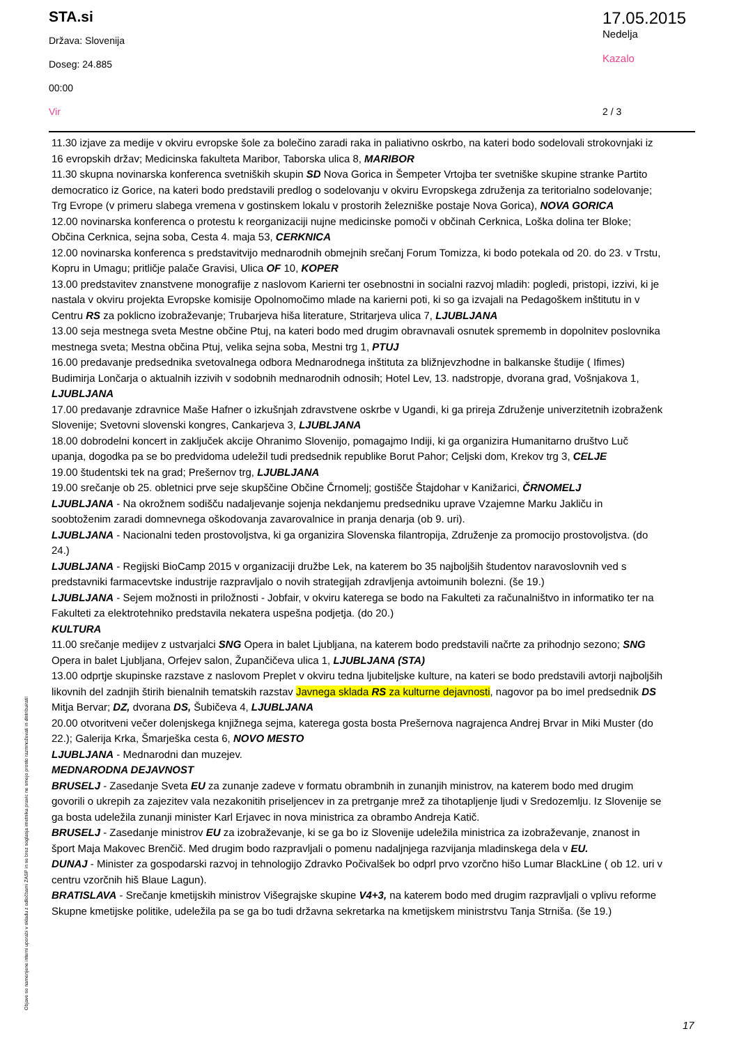STA.si
Država: Slovenija
Doseg: 24.885
00:00
Vir
17.05.2015
Nedelja
Kazalo
2 / 3
11.30 izjave za medije v okviru evropske šole za bolečino zaradi raka in paliativno oskrbo, na kateri bodo sodelovali strokovnjaki iz 16 evropskih držav; Medicinska fakulteta Maribor, Taborska ulica 8, MARIBOR
11.30 skupna novinarska konferenca svetniških skupin SD Nova Gorica in Šempeter Vrtojba ter svetniške skupine stranke Partito democratico iz Gorice, na kateri bodo predstavili predlog o sodelovanju v okviru Evropskega združenja za teritorialno sodelovanje; Trg Evrope (v primeru slabega vremena v gostinskem lokalu v prostorih železniške postaje Nova Gorica), NOVA GORICA
12.00 novinarska konferenca o protestu k reorganizaciji nujne medicinske pomoči v občinah Cerknica, Loška dolina ter Bloke; Občina Cerknica, sejna soba, Cesta 4. maja 53, CERKNICA
12.00 novinarska konferenca s predstavitvijo mednarodnih obmejnih srečanj Forum Tomizza, ki bodo potekala od 20. do 23. v Trstu, Kopru in Umagu; pritličje palače Gravisi, Ulica OF 10, KOPER
13.00 predstavitev znanstvene monografije z naslovom Karierni ter osebnostni in socialni razvoj mladih: pogledi, pristopi, izzivi, ki je nastala v okviru projekta Evropske komisije Opolnomočimo mlade na karierni poti, ki so ga izvajali na Pedagoškem inštitutu in v Centru RS za poklicno izobraževanje; Trubarjeva hiša literature, Stritarjeva ulica 7, LJUBLJANA
13.00 seja mestnega sveta Mestne občine Ptuj, na kateri bodo med drugim obravnavali osnutek sprememb in dopolnitev poslovnika mestnega sveta; Mestna občina Ptuj, velika sejna soba, Mestni trg 1, PTUJ
16.00 predavanje predsednika svetovalnega odbora Mednarodnega inštituta za bližnjevzhodne in balkanske študije ( Ifimes) Budimirja Lončarja o aktualnih izzivih v sodobnih mednarodnih odnosih; Hotel Lev, 13. nadstropje, dvorana grad, Vošnjakova 1, LJUBLJANA
17.00 predavanje zdravnice Maše Hafner o izkušnjah zdravstvene oskrbe v Ugandi, ki ga prireja Združenje univerzitetnih izobraženk Slovenije; Svetovni slovenski kongres, Cankarjeva 3, LJUBLJANA
18.00 dobrodelni koncert in zaključek akcije Ohranimo Slovenijo, pomagajmo Indiji, ki ga organizira Humanitarno društvo Luč upanja, dogodka pa se bo predvidoma udeležil tudi predsednik republike Borut Pahor; Celjski dom, Krekov trg 3, CELJE
19.00 študentski tek na grad; Prešernov trg, LJUBLJANA
19.00 srečanje ob 25. obletnici prve seje skupščine Občine Črnomelj; gostišče Štajdohar v Kanižarici, ČRNOMELJ
LJUBLJANA - Na okrožnem sodišču nadaljevanje sojenja nekdanjemu predsedniku uprave Vzajemne Marku Jakliču in soobtoženim zaradi domnevnega oškodovanja zavarovalnice in pranja denarja (ob 9. uri).
LJUBLJANA - Nacionalni teden prostovoljstva, ki ga organizira Slovenska filantropija, Združenje za promocijo prostovoljstva. (do 24.)
LJUBLJANA - Regijski BioCamp 2015 v organizaciji družbe Lek, na katerem bo 35 najboljših študentov naravoslovnih ved s predstavniki farmacevtske industrije razpravljalo o novih strategijah zdravljenja avtoimunih bolezni. (še 19.)
LJUBLJANA - Sejem možnosti in priložnosti - Jobfair, v okviru katerega se bodo na Fakulteti za računalništvo in informatiko ter na Fakulteti za elektrotehniko predstavila nekatera uspešna podjetja. (do 20.)
KULTURA
11.00 srečanje medijev z ustvarjalci SNG Opera in balet Ljubljana, na katerem bodo predstavili načrte za prihodnjo sezono; SNG Opera in balet Ljubljana, Orfejev salon, Župančičeva ulica 1, LJUBLJANA (STA)
13.00 odprtje skupinske razstave z naslovom Preplet v okviru tedna ljubiteljske kulture, na kateri se bodo predstavili avtorji najboljših likovnih del zadnjih štirih bienalnih tematskih razstav Javnega sklada RS za kulturne dejavnosti, nagovor pa bo imel predsednik DS Mitja Bervar; DZ, dvorana DS, Šubičeva 4, LJUBLJANA
20.00 otvoritveni večer dolenjskega knjižnega sejma, katerega gosta bosta Prešernova nagrajenca Andrej Brvar in Miki Muster (do 22.); Galerija Krka, Šmarješka cesta 6, NOVO MESTO
LJUBLJANA - Mednarodni dan muzejev.
MEDNARODNA DEJAVNOST
BRUSELJ - Zasedanje Sveta EU za zunanje zadeve v formatu obrambnih in zunanjih ministrov, na katerem bodo med drugim govorili o ukrepih za zajezitev vala nezakonitih priseljencev in za pretrganje mrež za tihotapljenje ljudi v Sredozemlju. Iz Slovenije se ga bosta udeležila zunanji minister Karl Erjavec in nova ministrica za obrambo Andreja Katič.
BRUSELJ - Zasedanje ministrov EU za izobraževanje, ki se ga bo iz Slovenije udeležila ministrica za izobraževanje, znanost in šport Maja Makovec Brenčič. Med drugim bodo razpravljali o pomenu nadaljnjega razvijanja mladinskega dela v EU.
DUNAJ - Minister za gospodarski razvoj in tehnologijo Zdravko Počivalšek bo odprl prvo vzorčno hišo Lumar BlackLine ( ob 12. uri v centru vzorčnih hiš Blaue Lagun).
BRATISLAVA - Srečanje kmetijskih ministrov Višegrajske skupine V4+3, na katerem bodo med drugim razpravljali o vplivu reforme Skupne kmetijske politike, udeležila pa se ga bo tudi državna sekretarka na kmetijskem ministrstvu Tanja Strniša. (še 19.)
Objave so namenjene interni uporabi v skladu z odločbami ZASP in se brez soglasja imetnika pravic ne smejo prosto razmnoževati in distribuirati!
17